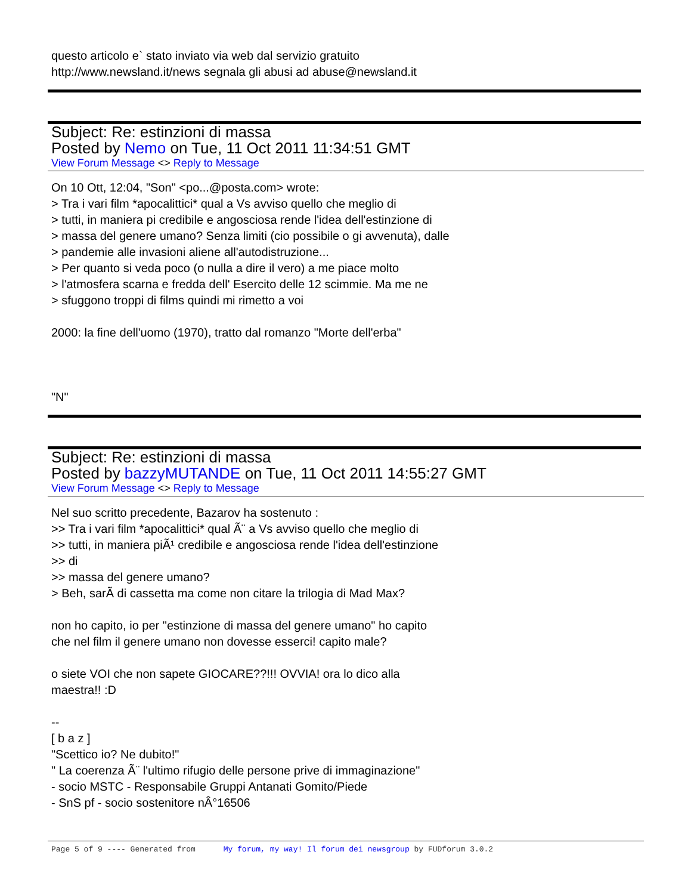questo articolo e` stato inviato via web dal servizio gratuito
http://www.newsland.it/news segnala gli abusi ad abuse@newsland.it
Subject: Re: estinzioni di massa
Posted by Nemo on Tue, 11 Oct 2011 11:34:51 GMT
View Forum Message <> Reply to Message
On 10 Ott, 12:04, "Son" <po...@posta.com> wrote:
> Tra i vari film *apocalittici* qual a Vs avviso quello che meglio di
> tutti, in maniera pi credibile e angosciosa rende l'idea dell'estinzione di
> massa del genere umano? Senza limiti (cio possibile o gi avvenuta), dalle
> pandemie alle invasioni aliene all'autodistruzione...
> Per quanto si veda poco (o nulla a dire il vero) a me piace molto
> l'atmosfera scarna e fredda dell' Esercito delle 12 scimmie. Ma me ne
> sfuggono troppi di films quindi mi rimetto a voi
2000: la fine dell'uomo (1970), tratto dal romanzo "Morte dell'erba"
"N"
Subject: Re: estinzioni di massa
Posted by bazzyMUTANDE on Tue, 11 Oct 2011 14:55:27 GMT
View Forum Message <> Reply to Message
Nel suo scritto precedente, Bazarov ha sostenuto :
>> Tra i vari film *apocalittici* qual Ã¨ a Vs avviso quello che meglio di
>> tutti, in maniera piÃ¹ credibile e angosciosa rende l'idea dell'estinzione
>> di
>> massa del genere umano?
> Beh, sarÃ di cassetta ma come non citare la trilogia di Mad Max?
non ho capito, io per "estinzione di massa del genere umano" ho capito
che nel film il genere umano non dovesse esserci! capito male?
o siete VOI che non sapete GIOCARE??!!! OVVIA! ora lo dico alla
maestra!! :D
--
[ b a z ]
"Scettico io? Ne dubito!"
" La coerenza Ã¨ l'ultimo rifugio delle persone prive di immaginazione"
- socio MSTC - Responsabile Gruppi Antanati Gomito/Piede
- SnS pf - socio sostenitore nÂ°16506
Page 5 of 9 ---- Generated from My forum, my way! Il forum dei newsgroup by FUDforum 3.0.2